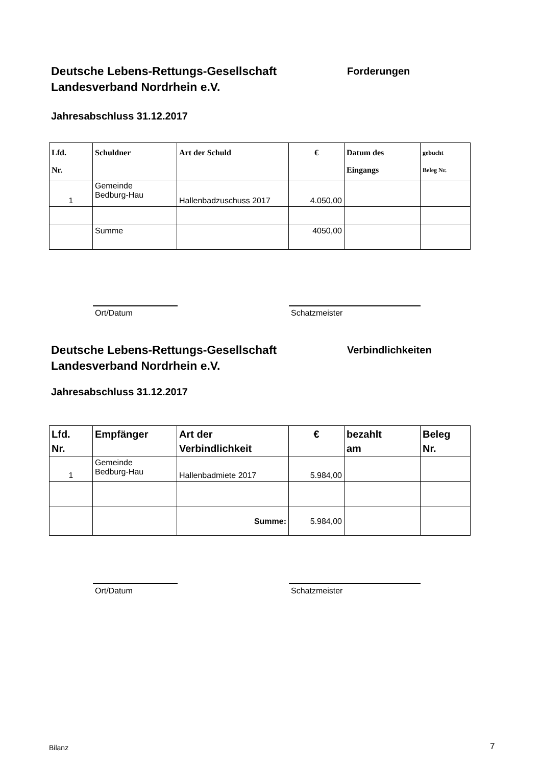Deutsche Lebens-Rettungs-Gesellschaft
Landesverband Nordrhein e.V.
Forderungen
Jahresabschluss 31.12.2017
| Lfd. Nr. | Schuldner | Art der Schuld | € | Datum des Eingangs | gebucht Beleg Nr. |
| --- | --- | --- | --- | --- | --- |
| 1 | Gemeinde Bedburg-Hau | Hallenbadzuschuss 2017 | 4.050,00 | | |
| | Summe | | 4050,00 | | |
Ort/Datum Schatzmeister
Deutsche Lebens-Rettungs-Gesellschaft
Landesverband Nordrhein e.V.
Verbindlichkeiten
Jahresabschluss 31.12.2017
| Lfd. Nr. | Empfänger | Art der Verbindlichkeit | € | bezahlt am | Beleg Nr. |
| --- | --- | --- | --- | --- | --- |
| 1 | Gemeinde Bedburg-Hau | Hallenbadmiete 2017 | 5.984,00 | | |
| | | Summe: | 5.984,00 | | |
Ort/Datum Schatzmeister
Bilanz 7